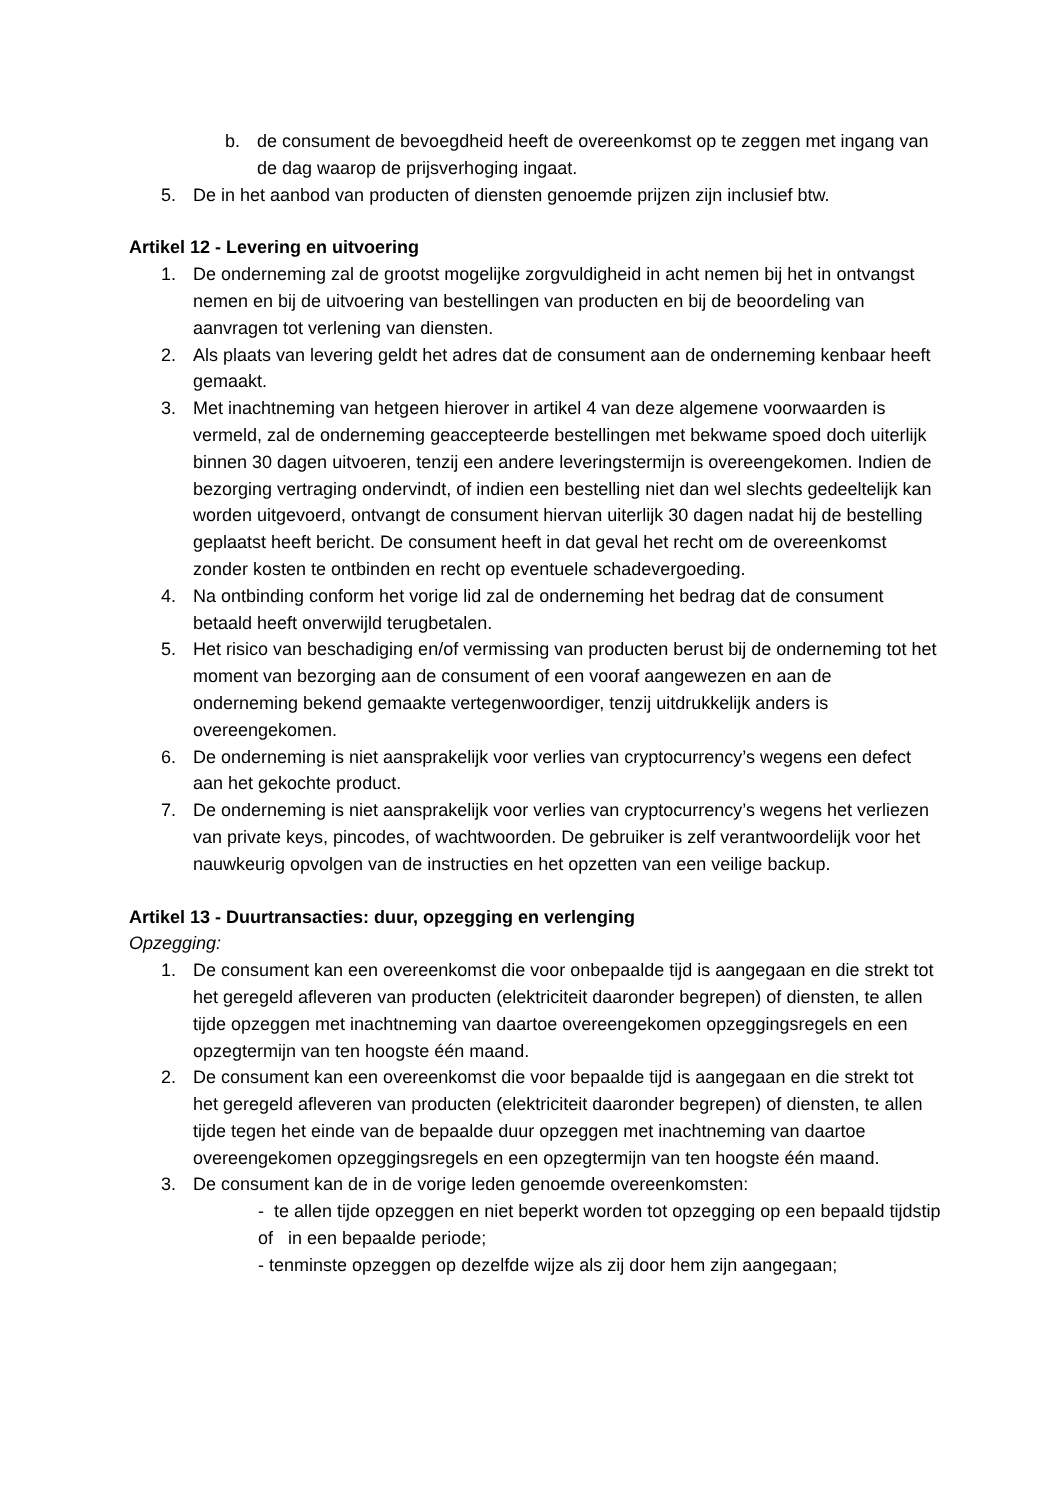b. de consument de bevoegdheid heeft de overeenkomst op te zeggen met ingang van de dag waarop de prijsverhoging ingaat.
5. De in het aanbod van producten of diensten genoemde prijzen zijn inclusief btw.
Artikel 12 - Levering en uitvoering
1. De onderneming zal de grootst mogelijke zorgvuldigheid in acht nemen bij het in ontvangst nemen en bij de uitvoering van bestellingen van producten en bij de beoordeling van aanvragen tot verlening van diensten.
2. Als plaats van levering geldt het adres dat de consument aan de onderneming kenbaar heeft gemaakt.
3. Met inachtneming van hetgeen hierover in artikel 4 van deze algemene voorwaarden is vermeld, zal de onderneming geaccepteerde bestellingen met bekwame spoed doch uiterlijk binnen 30 dagen uitvoeren, tenzij een andere leveringstermijn is overeengekomen. Indien de bezorging vertraging ondervindt, of indien een bestelling niet dan wel slechts gedeeltelijk kan worden uitgevoerd, ontvangt de consument hiervan uiterlijk 30 dagen nadat hij de bestelling geplaatst heeft bericht. De consument heeft in dat geval het recht om de overeenkomst zonder kosten te ontbinden en recht op eventuele schadevergoeding.
4. Na ontbinding conform het vorige lid zal de onderneming het bedrag dat de consument betaald heeft onverwijld terugbetalen.
5. Het risico van beschadiging en/of vermissing van producten berust bij de onderneming tot het moment van bezorging aan de consument of een vooraf aangewezen en aan de onderneming bekend gemaakte vertegenwoordiger, tenzij uitdrukkelijk anders is overeengekomen.
6. De onderneming is niet aansprakelijk voor verlies van cryptocurrency’s wegens een defect aan het gekochte product.
7. De onderneming is niet aansprakelijk voor verlies van cryptocurrency’s wegens het verliezen van private keys, pincodes, of wachtwoorden. De gebruiker is zelf verantwoordelijk voor het nauwkeurig opvolgen van de instructies en het opzetten van een veilige backup.
Artikel 13 - Duurtransacties: duur, opzegging en verlenging
Opzegging:
1. De consument kan een overeenkomst die voor onbepaalde tijd is aangegaan en die strekt tot het geregeld afleveren van producten (elektriciteit daaronder begrepen) of diensten, te allen tijde opzeggen met inachtneming van daartoe overeengekomen opzeggingsregels en een opzegtermijn van ten hoogste één maand.
2. De consument kan een overeenkomst die voor bepaalde tijd is aangegaan en die strekt tot het geregeld afleveren van producten (elektriciteit daaronder begrepen) of diensten, te allen tijde tegen het einde van de bepaalde duur opzeggen met inachtneming van daartoe overeengekomen opzeggingsregels en een opzegtermijn van ten hoogste één maand.
3. De consument kan de in de vorige leden genoemde overeenkomsten:
- te allen tijde opzeggen en niet beperkt worden tot opzegging op een bepaald tijdstip of in een bepaalde periode;
- tenminste opzeggen op dezelfde wijze als zij door hem zijn aangegaan;